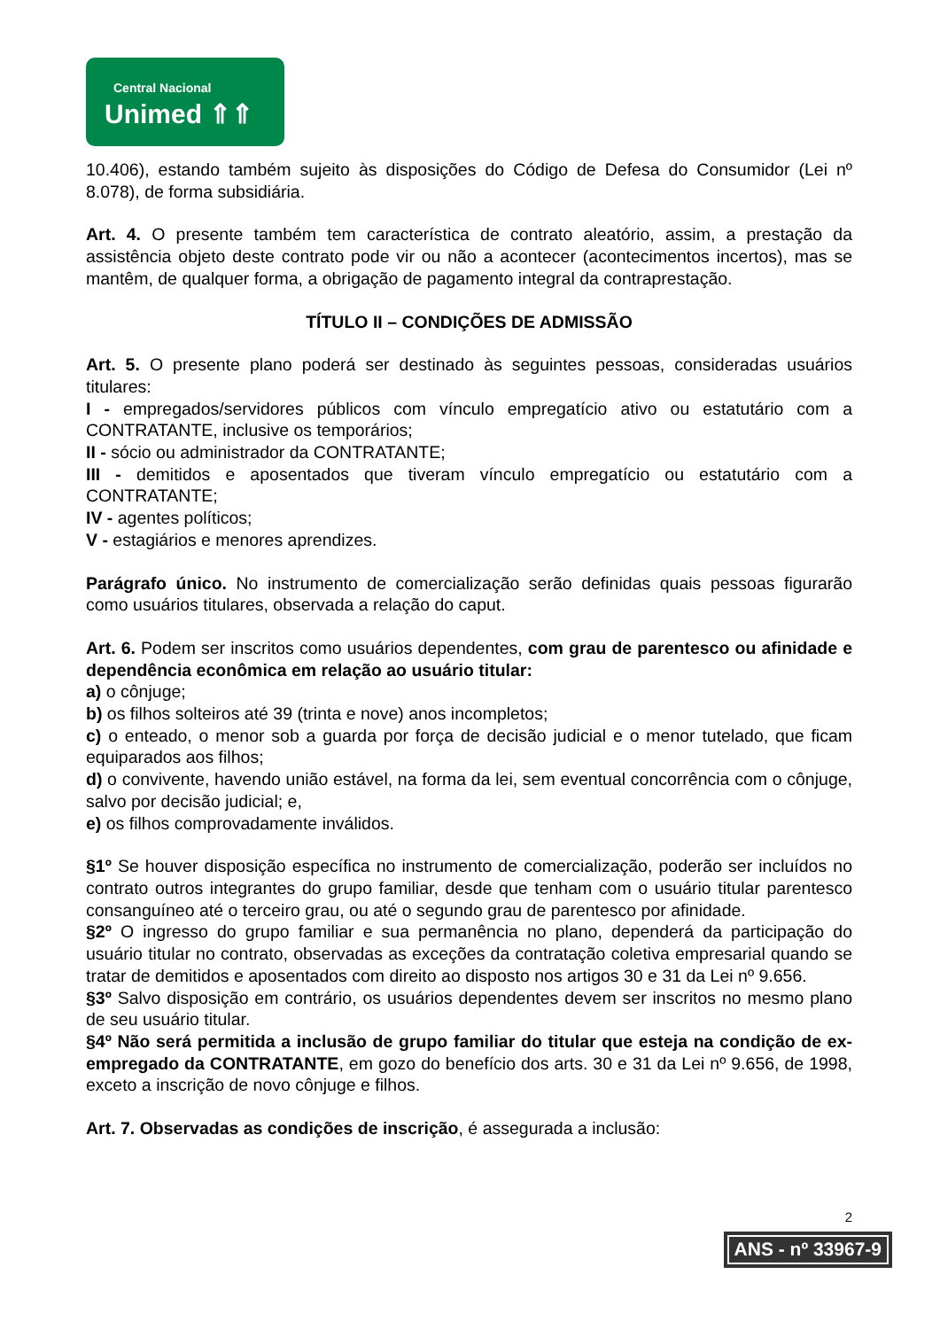Central Nacional
Unimed ⇑⇑
10.406), estando também sujeito às disposições do Código de Defesa do Consumidor (Lei nº 8.078), de forma subsidiária.
Art. 4. O presente também tem característica de contrato aleatório, assim, a prestação da assistência objeto deste contrato pode vir ou não a acontecer (acontecimentos incertos), mas se mantêm, de qualquer forma, a obrigação de pagamento integral da contraprestação.
TÍTULO II – CONDIÇÕES DE ADMISSÃO
Art. 5. O presente plano poderá ser destinado às seguintes pessoas, consideradas usuários titulares:
I - empregados/servidores públicos com vínculo empregatício ativo ou estatutário com a CONTRATANTE, inclusive os temporários;
II - sócio ou administrador da CONTRATANTE;
III - demitidos e aposentados que tiveram vínculo empregatício ou estatutário com a CONTRATANTE;
IV - agentes políticos;
V - estagiários e menores aprendizes.
Parágrafo único. No instrumento de comercialização serão definidas quais pessoas figurarão como usuários titulares, observada a relação do caput.
Art. 6. Podem ser inscritos como usuários dependentes, com grau de parentesco ou afinidade e dependência econômica em relação ao usuário titular:
a) o cônjuge;
b) os filhos solteiros até 39 (trinta e nove) anos incompletos;
c) o enteado, o menor sob a guarda por força de decisão judicial e o menor tutelado, que ficam equiparados aos filhos;
d) o convivente, havendo união estável, na forma da lei, sem eventual concorrência com o cônjuge, salvo por decisão judicial; e,
e) os filhos comprovadamente inválidos.
§1º Se houver disposição específica no instrumento de comercialização, poderão ser incluídos no contrato outros integrantes do grupo familiar, desde que tenham com o usuário titular parentesco consanguíneo até o terceiro grau, ou até o segundo grau de parentesco por afinidade.
§2º O ingresso do grupo familiar e sua permanência no plano, dependerá da participação do usuário titular no contrato, observadas as exceções da contratação coletiva empresarial quando se tratar de demitidos e aposentados com direito ao disposto nos artigos 30 e 31 da Lei nº 9.656.
§3º Salvo disposição em contrário, os usuários dependentes devem ser inscritos no mesmo plano de seu usuário titular.
§4º Não será permitida a inclusão de grupo familiar do titular que esteja na condição de ex-empregado da CONTRATANTE, em gozo do benefício dos arts. 30 e 31 da Lei nº 9.656, de 1998, exceto a inscrição de novo cônjuge e filhos.
Art. 7. Observadas as condições de inscrição, é assegurada a inclusão:
2
ANS - nº 33967-9